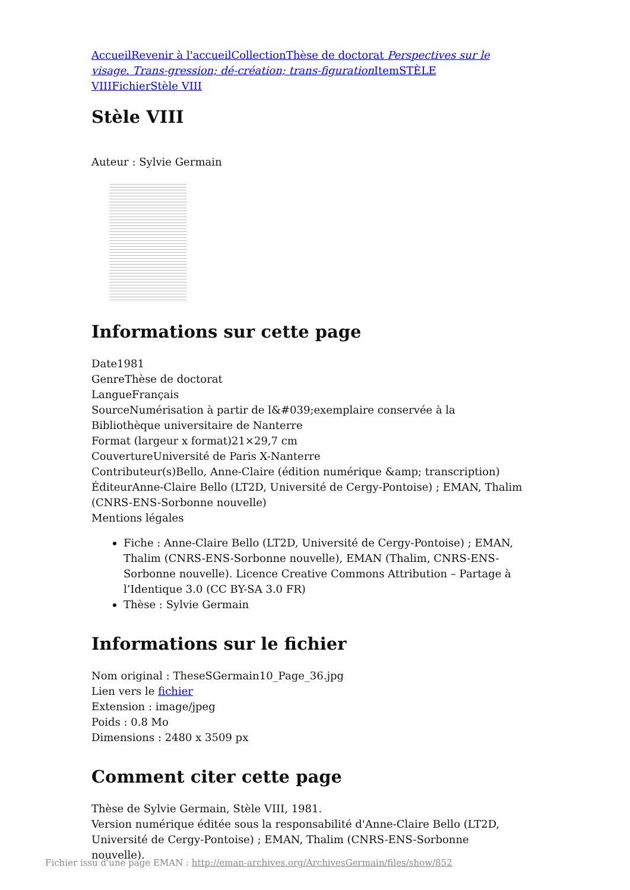Accueil Revenir à l'accueil Collection Thèse de doctorat Perspectives sur le visage. Trans-gression; dé-création; trans-figuration Item STÈLE VIII Fichier Stèle VIII
Stèle VIII
Auteur : Sylvie Germain
Informations sur cette page
Date1981
GenreThèse de doctorat
LangueFrançais
SourceNumérisation à partir de l&#039;exemplaire conservée à la Bibliothèque universitaire de Nanterre
Format (largeur x format)21×29,7 cm
CouvertureUniversité de Paris X-Nanterre
Contributeur(s)Bello, Anne-Claire (édition numérique &amp; transcription)
ÉditeurAnne-Claire Bello (LT2D, Université de Cergy-Pontoise) ; EMAN, Thalim (CNRS-ENS-Sorbonne nouvelle)
Mentions légales
Fiche : Anne-Claire Bello (LT2D, Université de Cergy-Pontoise) ; EMAN, Thalim (CNRS-ENS-Sorbonne nouvelle), EMAN (Thalim, CNRS-ENS-Sorbonne nouvelle). Licence Creative Commons Attribution – Partage à l’Identique 3.0 (CC BY-SA 3.0 FR)
Thèse : Sylvie Germain
Informations sur le fichier
Nom original : TheseSGermain10_Page_36.jpg
Lien vers le fichier
Extension : image/jpeg
Poids : 0.8 Mo
Dimensions : 2480 x 3509 px
Comment citer cette page
Thèse de Sylvie Germain, Stèle VIII, 1981.
Version numérique éditée sous la responsabilité d'Anne-Claire Bello (LT2D, Université de Cergy-Pontoise) ; EMAN, Thalim (CNRS-ENS-Sorbonne nouvelle).
Fichier issu d'une page EMAN : http://eman-archives.org/ArchivesGermain/files/show/852